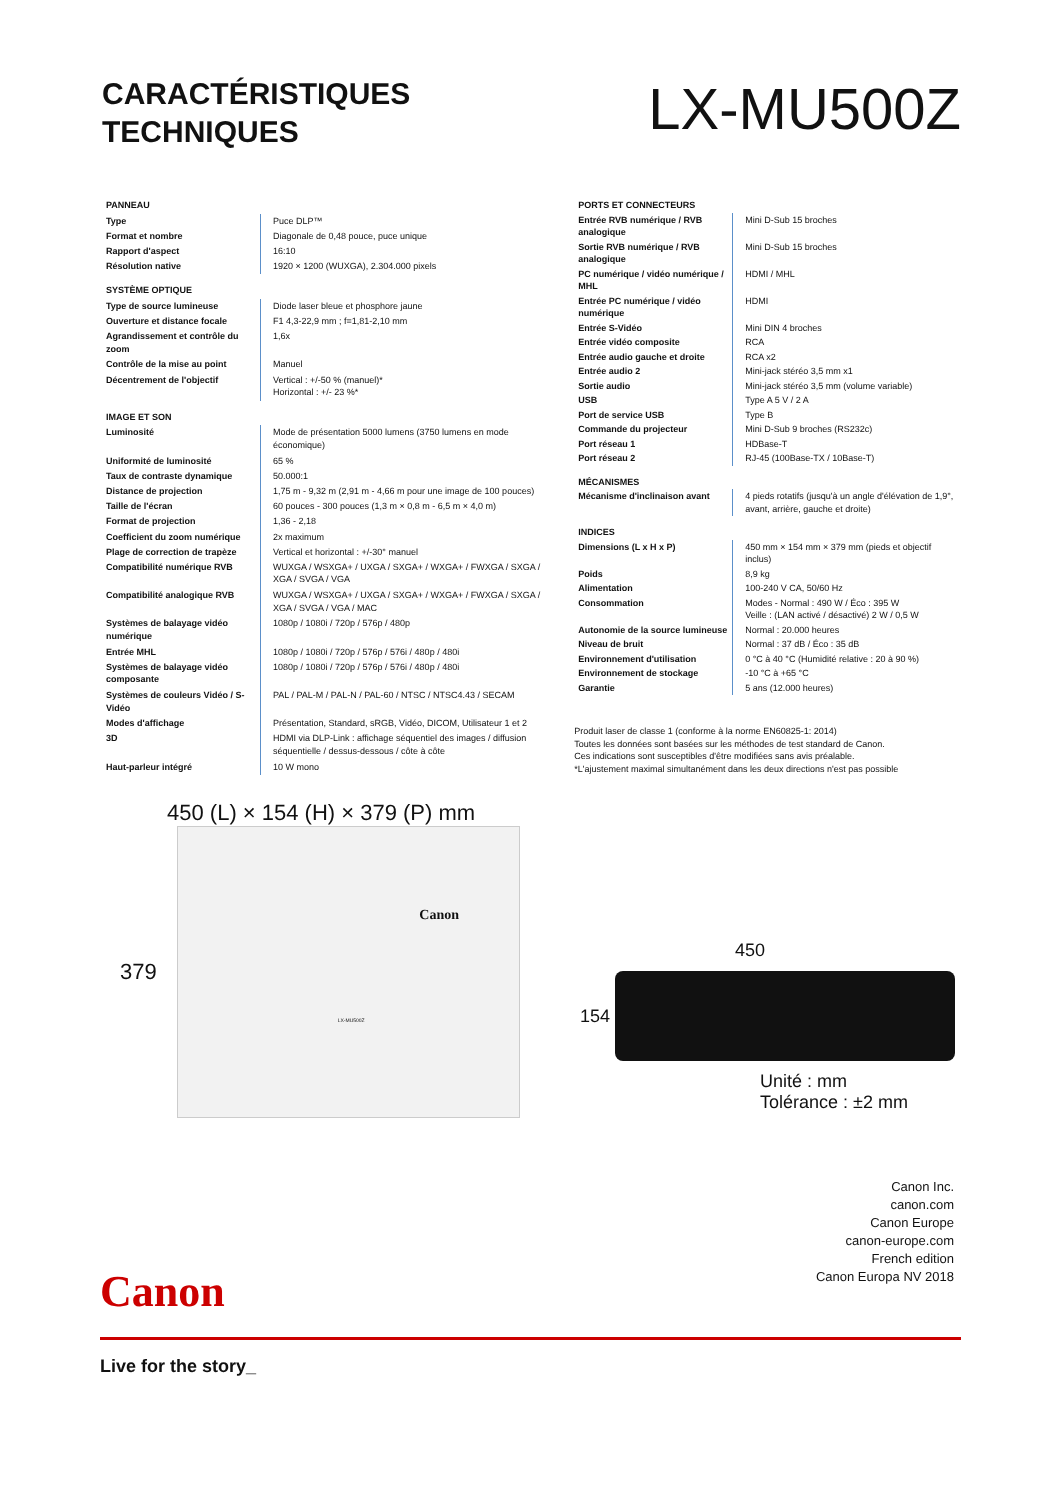CARACTÉRISTIQUES
TECHNIQUES
LX-MU500Z
| PANNEAU | |
| Type | Puce DLP™ |
| Format et nombre | Diagonale de 0,48 pouce, puce unique |
| Rapport d'aspect | 16:10 |
| Résolution native | 1920 × 1200 (WUXGA), 2.304.000 pixels |
| SYSTÈME OPTIQUE | |
| Type de source lumineuse | Diode laser bleue et phosphore jaune |
| Ouverture et distance focale | F1 4,3-22,9 mm ; f=1,81-2,10 mm |
| Agrandissement et contrôle du zoom | 1,6x |
| Contrôle de la mise au point | Manuel |
| Décentrement de l'objectif | Vertical : +/-50 % (manuel)* Horizontal : +/- 23 %* |
| IMAGE ET SON | |
| Luminosité | Mode de présentation 5000 lumens (3750 lumens en mode économique) |
| Uniformité de luminosité | 65 % |
| Taux de contraste dynamique | 50.000:1 |
| Distance de projection | 1,75 m - 9,32 m (2,91 m - 4,66 m pour une image de 100 pouces) |
| Taille de l'écran | 60 pouces - 300 pouces (1,3 m × 0,8 m - 6,5 m × 4,0 m) |
| Format de projection | 1,36 - 2,18 |
| Coefficient du zoom numérique | 2x maximum |
| Plage de correction de trapèze | Vertical et horizontal : +/-30° manuel |
| Compatibilité numérique RVB | WUXGA / WSXGA+ / UXGA / SXGA+ / WXGA+ / FWXGA / SXGA / XGA / SVGA / VGA |
| Compatibilité analogique RVB | WUXGA / WSXGA+ / UXGA / SXGA+ / WXGA+ / FWXGA / SXGA / XGA / SVGA / VGA / MAC |
| Systèmes de balayage vidéo numérique | 1080p / 1080i / 720p / 576p / 480p |
| Entrée MHL | 1080p / 1080i / 720p / 576p / 576i / 480p / 480i |
| Systèmes de balayage vidéo composante | 1080p / 1080i / 720p / 576p / 576i / 480p / 480i |
| Systèmes de couleurs Vidéo / S-Vidéo | PAL / PAL-M / PAL-N / PAL-60 / NTSC / NTSC4.43 / SECAM |
| Modes d'affichage | Présentation, Standard, sRGB, Vidéo, DICOM, Utilisateur 1 et 2 |
| 3D | HDMI via DLP-Link : affichage séquentiel des images / diffusion séquentielle / dessus-dessous / côte à côte |
| Haut-parleur intégré | 10 W mono |
| PORTS ET CONNECTEURS | |
| Entrée RVB numérique / RVB analogique | Mini D-Sub 15 broches |
| Sortie RVB numérique / RVB analogique | Mini D-Sub 15 broches |
| PC numérique / vidéo numérique / MHL | HDMI / MHL |
| Entrée PC numérique / vidéo numérique | HDMI |
| Entrée S-Vidéo | Mini DIN 4 broches |
| Entrée vidéo composite | RCA |
| Entrée audio gauche et droite | RCA x2 |
| Entrée audio 2 | Mini-jack stéréo 3,5 mm x1 |
| Sortie audio | Mini-jack stéréo 3,5 mm (volume variable) |
| USB | Type A 5 V / 2 A |
| Port de service USB | Type B |
| Commande du projecteur | Mini D-Sub 9 broches (RS232c) |
| Port réseau 1 | HDBase-T |
| Port réseau 2 | RJ-45 (100Base-TX / 10Base-T) |
| MÉCANISMES | |
| Mécanisme d'inclinaison avant | 4 pieds rotatifs (jusqu'à un angle d'élévation de 1,9°, avant, arrière, gauche et droite) |
| INDICES | |
| Dimensions (L x H x P) | 450 mm × 154 mm × 379 mm (pieds et objectif inclus) |
| Poids | 8,9 kg |
| Alimentation | 100-240 V CA, 50/60 Hz |
| Consommation | Modes - Normal : 490 W / Éco : 395 W Veille : (LAN activé / désactivé) 2 W / 0,5 W |
| Autonomie de la source lumineuse | Normal : 20.000 heures |
| Niveau de bruit | Normal : 37 dB / Éco : 35 dB |
| Environnement d'utilisation | 0 °C à 40 °C (Humidité relative : 20 à 90 %) |
| Environnement de stockage | -10 °C à +65 °C |
| Garantie | 5 ans (12.000 heures) |
Produit laser de classe 1 (conforme à la norme EN60825-1: 2014)
Toutes les données sont basées sur les méthodes de test standard de Canon.
Ces indications sont susceptibles d'être modifiées sans avis préalable.
*L'ajustement maximal simultanément dans les deux directions n'est pas possible
450 (L) × 154 (H) × 379 (P) mm
379
Canon
LX-MU500Z
450
154
Unité : mm
Tolérance : ±2 mm
Canon Inc.
canon.com
Canon Europe
canon-europe.com
French edition
Canon Europa NV 2018
Canon
Live for the story_